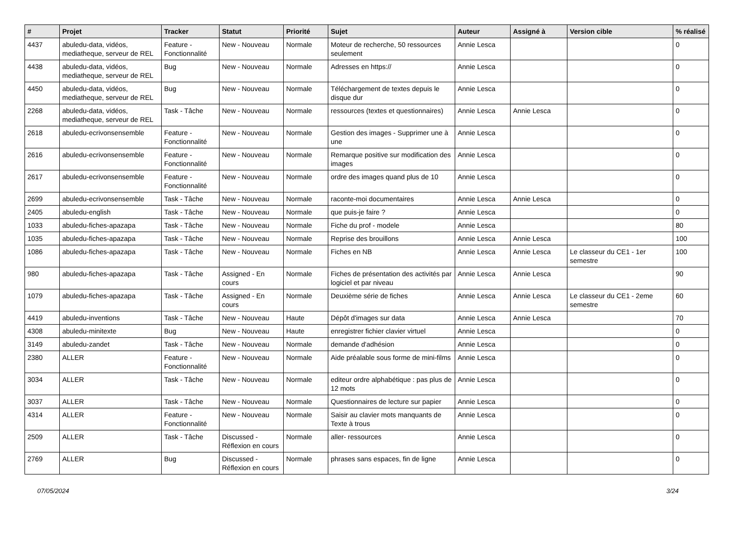| # | Projet | Tracker | Statut | Priorité | Sujet | Auteur | Assigné à | Version cible | % réalisé |
| --- | --- | --- | --- | --- | --- | --- | --- | --- | --- |
| 4437 | abuledu-data, vidéos, mediatheque, serveur de REL | Feature - Fonctionnalité | New - Nouveau | Normale | Moteur de recherche, 50 ressources seulement | Annie Lesca | | | 0 |
| 4438 | abuledu-data, vidéos, mediatheque, serveur de REL | Bug | New - Nouveau | Normale | Adresses en https:// | Annie Lesca | | | 0 |
| 4450 | abuledu-data, vidéos, mediatheque, serveur de REL | Bug | New - Nouveau | Normale | Téléchargement de textes depuis le disque dur | Annie Lesca | | | 0 |
| 2268 | abuledu-data, vidéos, mediatheque, serveur de REL | Task - Tâche | New - Nouveau | Normale | ressources (textes et questionnaires) | Annie Lesca | Annie Lesca | | 0 |
| 2618 | abuledu-ecrivonsensemble | Feature - Fonctionnalité | New - Nouveau | Normale | Gestion des images - Supprimer une à une | Annie Lesca | | | 0 |
| 2616 | abuledu-ecrivonsensemble | Feature - Fonctionnalité | New - Nouveau | Normale | Remarque positive sur modification des images | Annie Lesca | | | 0 |
| 2617 | abuledu-ecrivonsensemble | Feature - Fonctionnalité | New - Nouveau | Normale | ordre des images quand plus de 10 | Annie Lesca | | | 0 |
| 2699 | abuledu-ecrivonsensemble | Task - Tâche | New - Nouveau | Normale | raconte-moi documentaires | Annie Lesca | Annie Lesca | | 0 |
| 2405 | abuledu-english | Task - Tâche | New - Nouveau | Normale | que puis-je faire ? | Annie Lesca | | | 0 |
| 1033 | abuledu-fiches-apazapa | Task - Tâche | New - Nouveau | Normale | Fiche du prof - modele | Annie Lesca | | | 80 |
| 1035 | abuledu-fiches-apazapa | Task - Tâche | New - Nouveau | Normale | Reprise des brouillons | Annie Lesca | Annie Lesca | | 100 |
| 1086 | abuledu-fiches-apazapa | Task - Tâche | New - Nouveau | Normale | Fiches en NB | Annie Lesca | Annie Lesca | Le classeur du CE1 - 1er semestre | 100 |
| 980 | abuledu-fiches-apazapa | Task - Tâche | Assigned - En cours | Normale | Fiches de présentation des activités par logiciel et par niveau | Annie Lesca | Annie Lesca | | 90 |
| 1079 | abuledu-fiches-apazapa | Task - Tâche | Assigned - En cours | Normale | Deuxième série de fiches | Annie Lesca | Annie Lesca | Le classeur du CE1 - 2eme semestre | 60 |
| 4419 | abuledu-inventions | Task - Tâche | New - Nouveau | Haute | Dépôt d'images sur data | Annie Lesca | Annie Lesca | | 70 |
| 4308 | abuledu-minitexte | Bug | New - Nouveau | Haute | enregistrer fichier clavier virtuel | Annie Lesca | | | 0 |
| 3149 | abuledu-zandet | Task - Tâche | New - Nouveau | Normale | demande d'adhésion | Annie Lesca | | | 0 |
| 2380 | ALLER | Feature - Fonctionnalité | New - Nouveau | Normale | Aide préalable sous forme de mini-films | Annie Lesca | | | 0 |
| 3034 | ALLER | Task - Tâche | New - Nouveau | Normale | editeur ordre alphabétique : pas plus de 12 mots | Annie Lesca | | | 0 |
| 3037 | ALLER | Task - Tâche | New - Nouveau | Normale | Questionnaires de lecture sur papier | Annie Lesca | | | 0 |
| 4314 | ALLER | Feature - Fonctionnalité | New - Nouveau | Normale | Saisir au clavier mots manquants de Texte à trous | Annie Lesca | | | 0 |
| 2509 | ALLER | Task - Tâche | Discussed - Réflexion en cours | Normale | aller- ressources | Annie Lesca | | | 0 |
| 2769 | ALLER | Bug | Discussed - Réflexion en cours | Normale | phrases sans espaces, fin de ligne | Annie Lesca | | | 0 |
07/05/2024 3/24